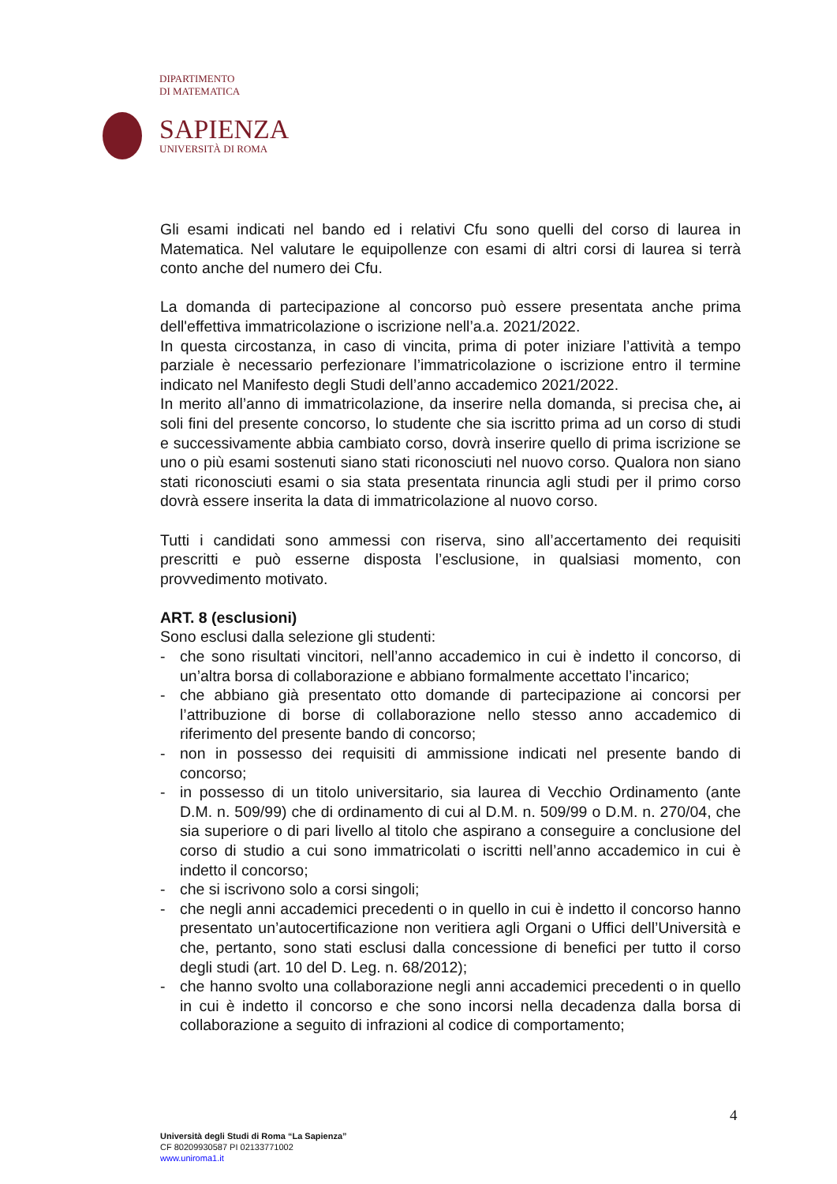DIPARTIMENTO
DI MATEMATICA
SAPIENZA
UNIVERSITÀ DI ROMA
Gli esami indicati nel bando ed i relativi Cfu sono quelli del corso di laurea in Matematica. Nel valutare le equipollenze con esami di altri corsi di laurea si terrà conto anche del numero dei Cfu.
La domanda di partecipazione al concorso può essere presentata anche prima dell'effettiva immatricolazione o iscrizione nell’a.a. 2021/2022.
In questa circostanza, in caso di vincita, prima di poter iniziare l’attività a tempo parziale è necessario perfezionare l’immatricolazione o iscrizione entro il termine indicato nel Manifesto degli Studi dell’anno accademico 2021/2022.
In merito all’anno di immatricolazione, da inserire nella domanda, si precisa che, ai soli fini del presente concorso, lo studente che sia iscritto prima ad un corso di studi e successivamente abbia cambiato corso, dovrà inserire quello di prima iscrizione se uno o più esami sostenuti siano stati riconosciuti nel nuovo corso. Qualora non siano stati riconosciuti esami o sia stata presentata rinuncia agli studi per il primo corso dovrà essere inserita la data di immatricolazione al nuovo corso.
Tutti i candidati sono ammessi con riserva, sino all’accertamento dei requisiti prescritti e può esserne disposta l’esclusione, in qualsiasi momento, con provvedimento motivato.
ART. 8 (esclusioni)
Sono esclusi dalla selezione gli studenti:
- che sono risultati vincitori, nell’anno accademico in cui è indetto il concorso, di un’altra borsa di collaborazione e abbiano formalmente accettato l’incarico;
- che abbiano già presentato otto domande di partecipazione ai concorsi per l’attribuzione di borse di collaborazione nello stesso anno accademico di riferimento del presente bando di concorso;
- non in possesso dei requisiti di ammissione indicati nel presente bando di concorso;
- in possesso di un titolo universitario, sia laurea di Vecchio Ordinamento (ante D.M. n. 509/99) che di ordinamento di cui al D.M. n. 509/99 o D.M. n. 270/04, che sia superiore o di pari livello al titolo che aspirano a conseguire a conclusione del corso di studio a cui sono immatricolati o iscritti nell’anno accademico in cui è indetto il concorso;
- che si iscrivono solo a corsi singoli;
- che negli anni accademici precedenti o in quello in cui è indetto il concorso hanno presentato un’autocertificazione non veritiera agli Organi o Uffici dell’Università e che, pertanto, sono stati esclusi dalla concessione di benefici per tutto il corso degli studi (art. 10 del D. Leg. n. 68/2012);
- che hanno svolto una collaborazione negli anni accademici precedenti o in quello in cui è indetto il concorso e che sono incorsi nella decadenza dalla borsa di collaborazione a seguito di infrazioni al codice di comportamento;
4
Università degli Studi di Roma “La Sapienza”
CF 80209930587 PI 02133771002
www.uniroma1.it